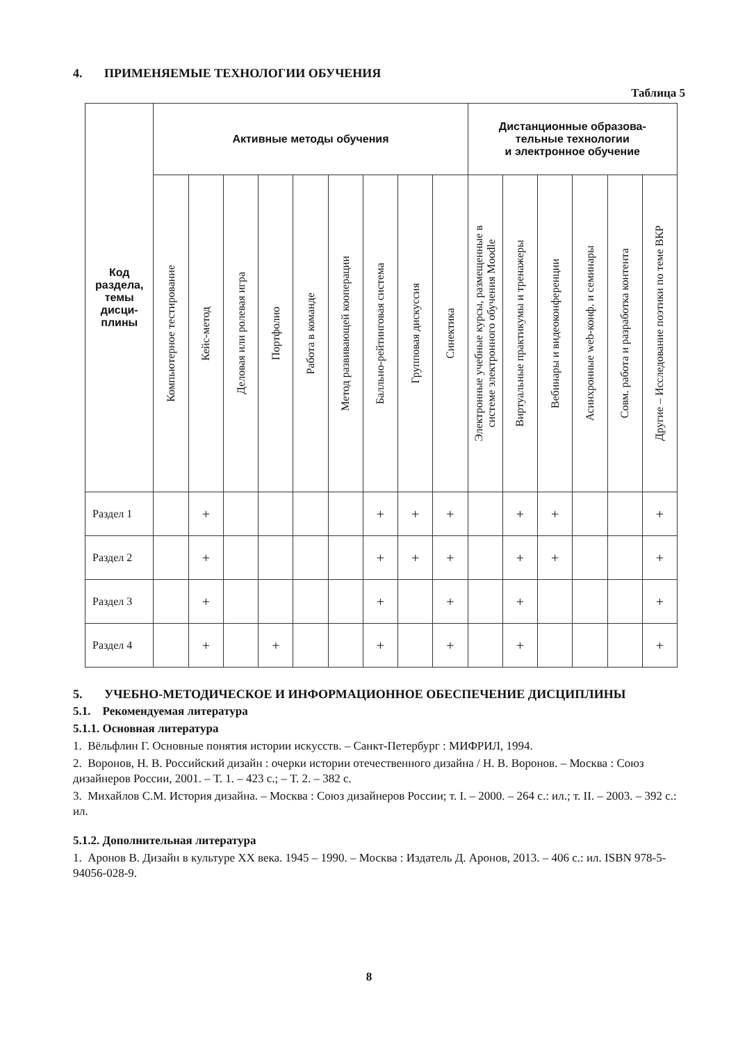4. ПРИМЕНЯЕМЫЕ ТЕХНОЛОГИИ ОБУЧЕНИЯ
Таблица 5
| Код раздела, темы дисци- плины | Активные методы обучения | | | | | | | | | Дистанционные образова- тельные технологии и электронное обучение | | | | | |
| --- | --- | --- | --- | --- | --- | --- | --- | --- | --- | --- | --- | --- | --- | --- | --- |
| | Компьютерное тестирование | Кейс-метод | Деловая или ролевая игра | Портфолио | Работа в команде | Метод развивающей кооперации | Балльно-рейтинговая система | Групповая дискуссия | Синектика | Электронные учебные курсы, размещенные в системе электронного обучения Moodle | Виртуальные практикумы и тренажеры | Вебинары и видеоконференции | Асинхронные web-конф. и семинары | Совм. работа и разработка контента | Другие – Исследование поэтики по теме ВКР |
| Раздел 1 | | + | | | | | + | + | + | | + | + | | | + |
| Раздел 2 | | + | | | | | + | + | + | | + | + | | | + |
| Раздел 3 | | + | | | | | + | | + | | + | | | | + |
| Раздел 4 | | + | | + | | | + | | + | | + | | | | + |
5. УЧЕБНО-МЕТОДИЧЕСКОЕ И ИНФОРМАЦИОННОЕ ОБЕСПЕЧЕНИЕ ДИСЦИПЛИНЫ
5.1. Рекомендуемая литература
5.1.1. Основная литература
1. Вёльфлин Г. Основные понятия истории искусств. – Санкт-Петербург : МИФРИЛ, 1994.
2. Воронов, Н. В. Российский дизайн : очерки истории отечественного дизайна / Н. В. Воронов. – Москва : Союз дизайнеров России, 2001. – Т. 1. – 423 с.; – Т. 2. – 382 с.
3. Михайлов С.М. История дизайна. – Москва : Союз дизайнеров России; т. I. – 2000. – 264 с.: ил.; т. II. – 2003. – 392 с.: ил.
5.1.2. Дополнительная литература
1. Аронов В. Дизайн в культуре XX века. 1945 – 1990. – Москва : Издатель Д. Аронов, 2013. – 406 с.: ил. ISBN 978-5-94056-028-9.
8